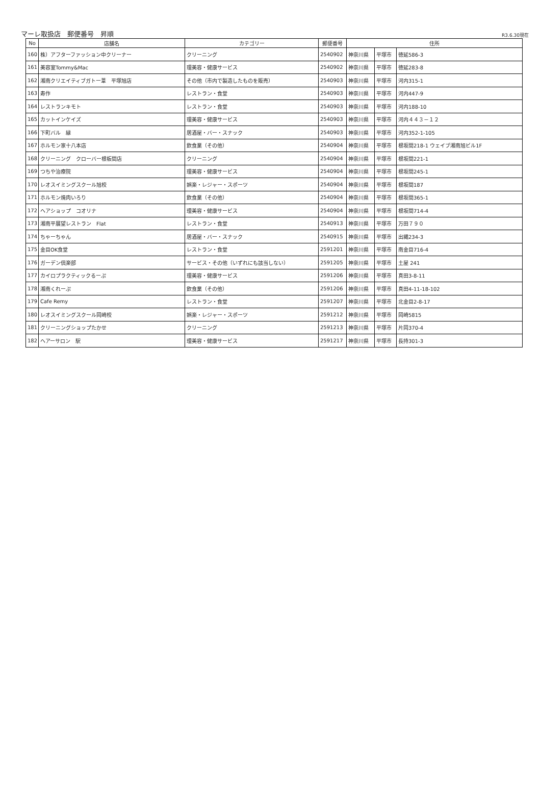マーレ取扱店　郵便番号　昇順
R3.6.30現在
| No | 店舗名 | カテゴリー | 郵便番号 | 住所 | | |
| --- | --- | --- | --- | --- | --- | --- |
| 160 | 株）アフターファッション中クリーナー | クリーニング | 2540902 | 神奈川県 | 平塚市 | 徳延586-3 |
| 161 | 美容室Tommy&Mac | 理美容・健康サービス | 2540902 | 神奈川県 | 平塚市 | 徳延283-8 |
| 162 | 湘南クリエイティブガトー葦 平塚旭店 | その他（市内で製造したものを販売） | 2540903 | 神奈川県 | 平塚市 | 河内315-1 |
| 163 | 寿作 | レストラン・食堂 | 2540903 | 神奈川県 | 平塚市 | 河内447-9 |
| 164 | レストランキモト | レストラン・食堂 | 2540903 | 神奈川県 | 平塚市 | 河内188-10 |
| 165 | カットインケイズ | 理美容・健康サービス | 2540903 | 神奈川県 | 平塚市 | 河内４４３－１２ |
| 166 | 下町バル 縁 | 居酒屋・バー・スナック | 2540903 | 神奈川県 | 平塚市 | 河内352-1-105 |
| 167 | ホルモン家十八本店 | 飲食業（その他） | 2540904 | 神奈川県 | 平塚市 | 根坂間218-1 ウェイブ湘南旭ビル1F |
| 168 | クリーニング クローバー根板間店 | クリーニング | 2540904 | 神奈川県 | 平塚市 | 根坂間221-1 |
| 169 | つちや治療院 | 理美容・健康サービス | 2540904 | 神奈川県 | 平塚市 | 根坂間245-1 |
| 170 | レオスイミングスクール旭校 | 娯楽・レジャー・スポーツ | 2540904 | 神奈川県 | 平塚市 | 根坂間187 |
| 171 | ホルモン焼肉いろり | 飲食業（その他） | 2540904 | 神奈川県 | 平塚市 | 根坂間365-1 |
| 172 | ヘアショップ コオリナ | 理美容・健康サービス | 2540904 | 神奈川県 | 平塚市 | 根坂間714-4 |
| 173 | 湘南平展望レストラン Flat | レストラン・食堂 | 2540913 | 神奈川県 | 平塚市 | 万田７９０ |
| 174 | ちゃーちゃん | 居酒屋・バー・スナック | 2540915 | 神奈川県 | 平塚市 | 出縄234-3 |
| 175 | 金目OK食堂 | レストラン・食堂 | 2591201 | 神奈川県 | 平塚市 | 南金目716-4 |
| 176 | ガーデン倶楽部 | サービス・その他（いずれにも該当しない） | 2591205 | 神奈川県 | 平塚市 | 土屋 241 |
| 177 | カイロプラクティックるーぷ | 理美容・健康サービス | 2591206 | 神奈川県 | 平塚市 | 真田3-8-11 |
| 178 | 湘南くれーぷ | 飲食業（その他） | 2591206 | 神奈川県 | 平塚市 | 真田4-11-18-102 |
| 179 | Cafe Remy | レストラン・食堂 | 2591207 | 神奈川県 | 平塚市 | 北金目2-8-17 |
| 180 | レオスイミングスクール岡崎校 | 娯楽・レジャー・スポーツ | 2591212 | 神奈川県 | 平塚市 | 岡崎5815 |
| 181 | クリーニングショップたかせ | クリーニング | 2591213 | 神奈川県 | 平塚市 | 片岡370-4 |
| 182 | ヘアーサロン 駅 | 理美容・健康サービス | 2591217 | 神奈川県 | 平塚市 | 長持301-3 |